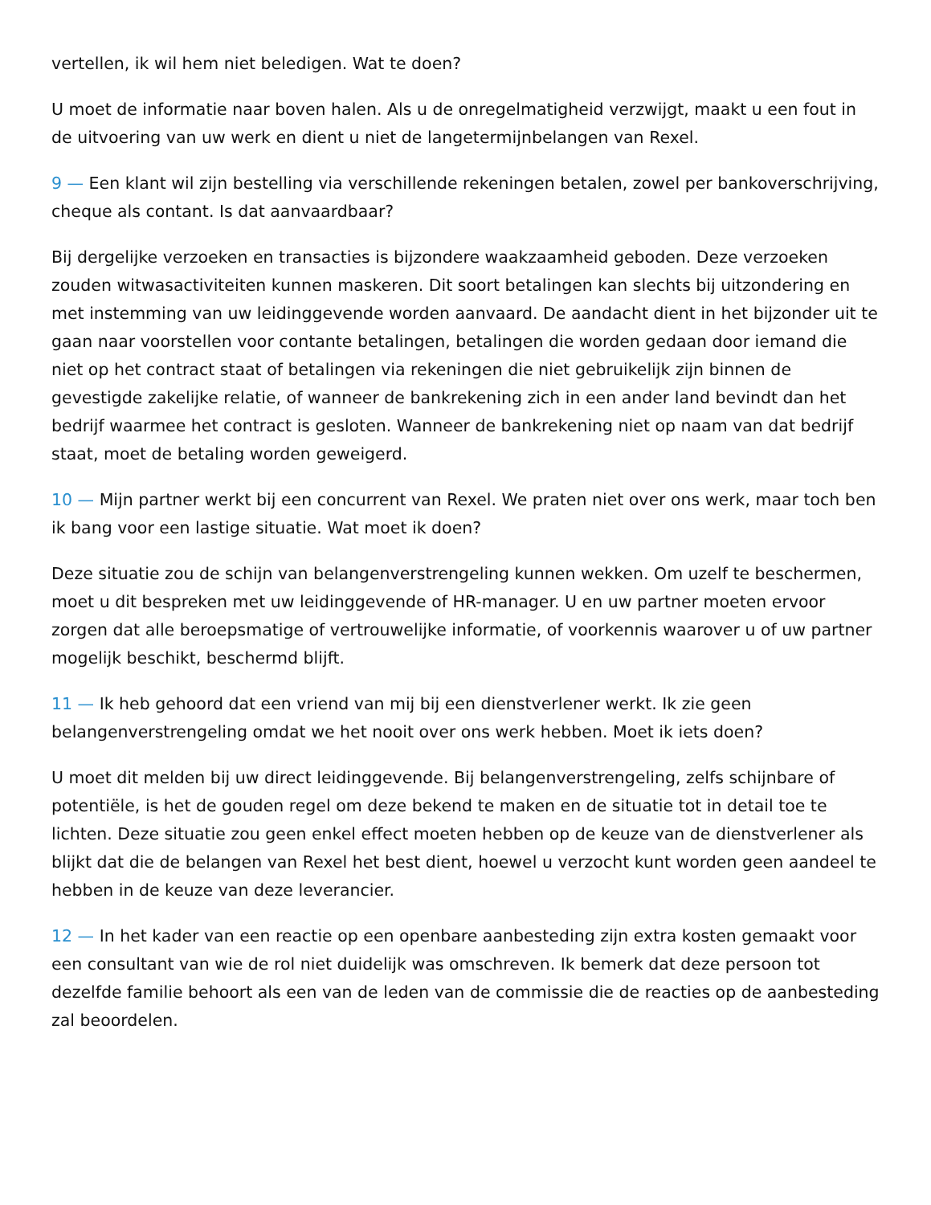vertellen, ik wil hem niet beledigen. Wat te doen?
U moet de informatie naar boven halen. Als u de onregelmatigheid verzwijgt, maakt u een fout in de uitvoering van uw werk en dient u niet de langetermijnbelangen van Rexel.
9 — Een klant wil zijn bestelling via verschillende rekeningen betalen, zowel per bankoverschrijving, cheque als contant. Is dat aanvaardbaar?
Bij dergelijke verzoeken en transacties is bijzondere waakzaamheid geboden. Deze verzoeken zouden witwasactiviteiten kunnen maskeren. Dit soort betalingen kan slechts bij uitzondering en met instemming van uw leidinggevende worden aanvaard. De aandacht dient in het bijzonder uit te gaan naar voorstellen voor contante betalingen, betalingen die worden gedaan door iemand die niet op het contract staat of betalingen via rekeningen die niet gebruikelijk zijn binnen de gevestigde zakelijke relatie, of wanneer de bankrekening zich in een ander land bevindt dan het bedrijf waarmee het contract is gesloten. Wanneer de bankrekening niet op naam van dat bedrijf staat, moet de betaling worden geweigerd.
10 — Mijn partner werkt bij een concurrent van Rexel. We praten niet over ons werk, maar toch ben ik bang voor een lastige situatie. Wat moet ik doen?
Deze situatie zou de schijn van belangenverstrengeling kunnen wekken. Om uzelf te beschermen, moet u dit bespreken met uw leidinggevende of HR-manager. U en uw partner moeten ervoor zorgen dat alle beroepsmatige of vertrouwelijke informatie, of voorkennis waarover u of uw partner mogelijk beschikt, beschermd blijft.
11 — Ik heb gehoord dat een vriend van mij bij een dienstverlener werkt. Ik zie geen belangenverstrengeling omdat we het nooit over ons werk hebben. Moet ik iets doen?
U moet dit melden bij uw direct leidinggevende. Bij belangenverstrengeling, zelfs schijnbare of potentiële, is het de gouden regel om deze bekend te maken en de situatie tot in detail toe te lichten. Deze situatie zou geen enkel effect moeten hebben op de keuze van de dienstverlener als blijkt dat die de belangen van Rexel het best dient, hoewel u verzocht kunt worden geen aandeel te hebben in de keuze van deze leverancier.
12 — In het kader van een reactie op een openbare aanbesteding zijn extra kosten gemaakt voor een consultant van wie de rol niet duidelijk was omschreven. Ik bemerk dat deze persoon tot dezelfde familie behoort als een van de leden van de commissie die de reacties op de aanbesteding zal beoordelen.